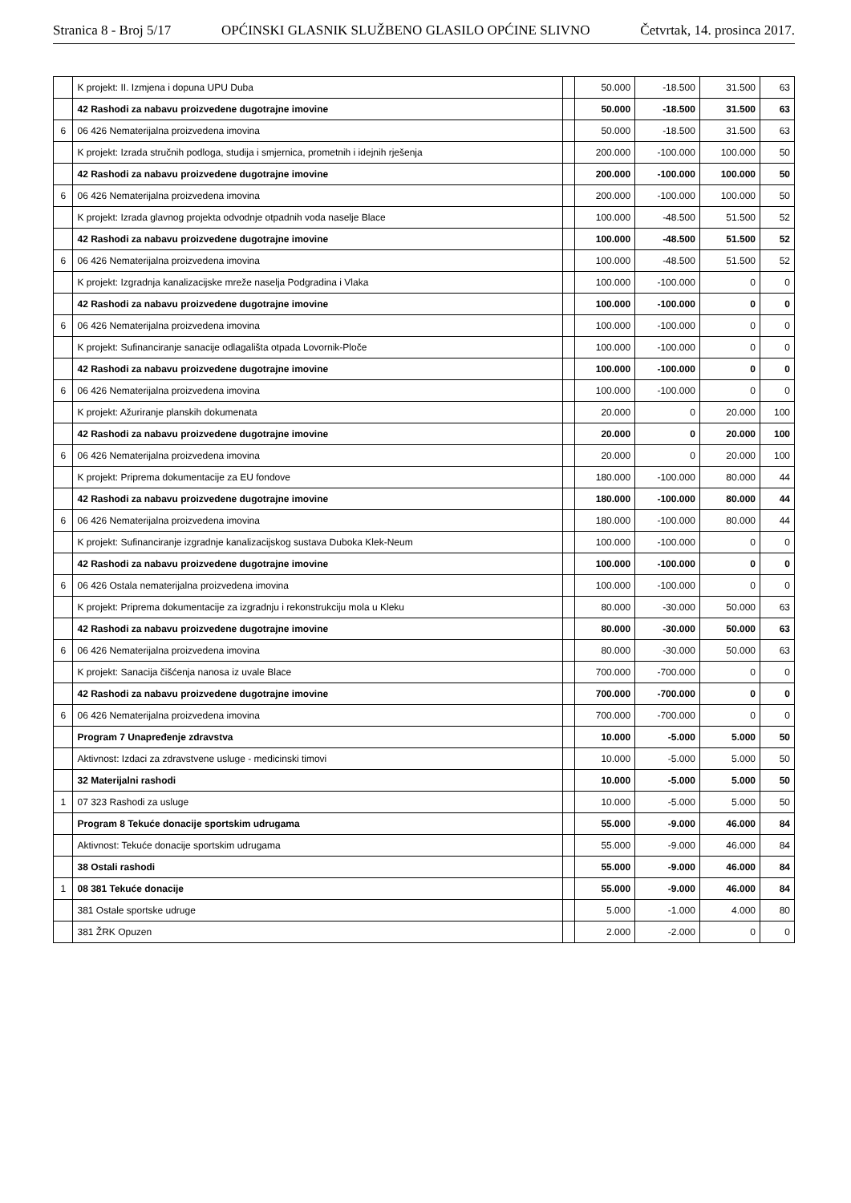Stranica 8 - Broj 5/17 OPĆINSKI GLASNIK SLUŽBENO GLASILO OPĆINE SLIVNO Četvrtak, 14. prosinca 2017.
| | K projekt: II. Izmjena i dopuna UPU Duba | | 50.000 | -18.500 | 31.500 | 63 |
| | 42 Rashodi za nabavu proizvedene dugotrajne imovine | | 50.000 | -18.500 | 31.500 | 63 |
| 6 | 06 426 Nematerijalna proizvedena imovina | | 50.000 | -18.500 | 31.500 | 63 |
| | K projekt: Izrada stručnih podloga, studija i smjernica, prometnih i idejnih rješenja | | 200.000 | -100.000 | 100.000 | 50 |
| | 42 Rashodi za nabavu proizvedene dugotrajne imovine | | 200.000 | -100.000 | 100.000 | 50 |
| 6 | 06 426 Nematerijalna proizvedena imovina | | 200.000 | -100.000 | 100.000 | 50 |
| | K projekt: Izrada glavnog projekta odvodnje otpadnih voda naselje Blace | | 100.000 | -48.500 | 51.500 | 52 |
| | 42 Rashodi za nabavu proizvedene dugotrajne imovine | | 100.000 | -48.500 | 51.500 | 52 |
| 6 | 06 426 Nematerijalna proizvedena imovina | | 100.000 | -48.500 | 51.500 | 52 |
| | K projekt: Izgradnja kanalizacijske mreže naselja Podgradina i Vlaka | | 100.000 | -100.000 | 0 | 0 |
| | 42 Rashodi za nabavu proizvedene dugotrajne imovine | | 100.000 | -100.000 | 0 | 0 |
| 6 | 06 426 Nematerijalna proizvedena imovina | | 100.000 | -100.000 | 0 | 0 |
| | K projekt: Sufinanciranje sanacije odlagališta otpada Lovornik-Ploče | | 100.000 | -100.000 | 0 | 0 |
| | 42 Rashodi za nabavu proizvedene dugotrajne imovine | | 100.000 | -100.000 | 0 | 0 |
| 6 | 06 426 Nematerijalna proizvedena imovina | | 100.000 | -100.000 | 0 | 0 |
| | K projekt: Ažuriranje planskih dokumenata | | 20.000 | 0 | 20.000 | 100 |
| | 42 Rashodi za nabavu proizvedene dugotrajne imovine | | 20.000 | 0 | 20.000 | 100 |
| 6 | 06 426 Nematerijalna proizvedena imovina | | 20.000 | 0 | 20.000 | 100 |
| | K projekt: Priprema dokumentacije za EU fondove | | 180.000 | -100.000 | 80.000 | 44 |
| | 42 Rashodi za nabavu proizvedene dugotrajne imovine | | 180.000 | -100.000 | 80.000 | 44 |
| 6 | 06 426 Nematerijalna proizvedena imovina | | 180.000 | -100.000 | 80.000 | 44 |
| | K projekt: Sufinanciranje izgradnje kanalizacijskog sustava Duboka Klek-Neum | | 100.000 | -100.000 | 0 | 0 |
| | 42 Rashodi za nabavu proizvedene dugotrajne imovine | | 100.000 | -100.000 | 0 | 0 |
| 6 | 06 426 Ostala nematerijalna proizvedena imovina | | 100.000 | -100.000 | 0 | 0 |
| | K projekt: Priprema dokumentacije za izgradnju i rekonstrukciju mola u Kleku | | 80.000 | -30.000 | 50.000 | 63 |
| | 42 Rashodi za nabavu proizvedene dugotrajne imovine | | 80.000 | -30.000 | 50.000 | 63 |
| 6 | 06 426 Nematerijalna proizvedena imovina | | 80.000 | -30.000 | 50.000 | 63 |
| | K projekt: Sanacija čišćenja nanosa iz uvale Blace | | 700.000 | -700.000 | 0 | 0 |
| | 42 Rashodi za nabavu proizvedene dugotrajne imovine | | 700.000 | -700.000 | 0 | 0 |
| 6 | 06 426 Nematerijalna proizvedena imovina | | 700.000 | -700.000 | 0 | 0 |
| | Program 7 Unapređenje zdravstva | | 10.000 | -5.000 | 5.000 | 50 |
| | Aktivnost: Izdaci za zdravstvene usluge - medicinski timovi | | 10.000 | -5.000 | 5.000 | 50 |
| | 32 Materijalni rashodi | | 10.000 | -5.000 | 5.000 | 50 |
| 1 | 07 323 Rashodi za usluge | | 10.000 | -5.000 | 5.000 | 50 |
| | Program 8 Tekuće donacije sportskim udrugama | | 55.000 | -9.000 | 46.000 | 84 |
| | Aktivnost: Tekuće donacije sportskim udrugama | | 55.000 | -9.000 | 46.000 | 84 |
| | 38 Ostali rashodi | | 55.000 | -9.000 | 46.000 | 84 |
| 1 | 08 381 Tekuće donacije | | 55.000 | -9.000 | 46.000 | 84 |
| | 381 Ostale sportske udruge | | 5.000 | -1.000 | 4.000 | 80 |
| | 381 ŽRK Opuzen | | 2.000 | -2.000 | 0 | 0 |